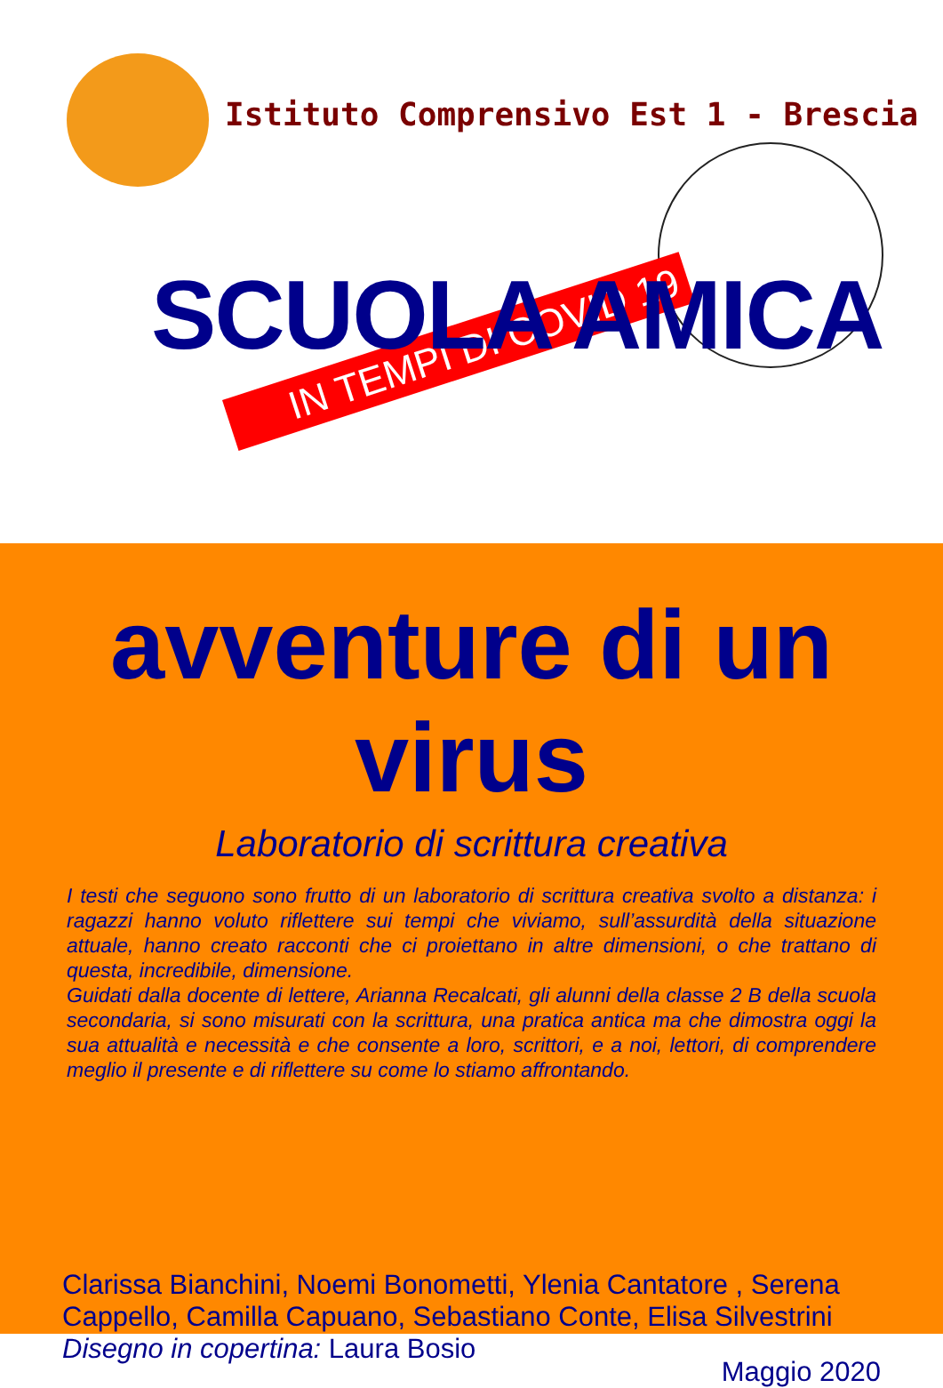Istituto Comprensivo Est 1 - Brescia
IN TEMPI DI COVID 19
SCUOLA AMICA
avventure di un virus
Laboratorio di scrittura creativa
I testi che seguono sono frutto di un laboratorio di scrittura creativa svolto a distanza: i ragazzi hanno voluto riflettere sui tempi che viviamo, sull’assurdità della situazione attuale, hanno creato racconti che ci proiettano in altre dimensioni, o che trattano di questa, incredibile, dimensione.
Guidati dalla docente di lettere, Arianna Recalcati, gli alunni della classe 2 B della scuola secondaria, si sono misurati con la scrittura, una pratica antica ma che dimostra oggi la sua attualità e necessità e che consente a loro, scrittori, e a noi, lettori, di comprendere meglio il presente e di riflettere su come lo stiamo affrontando.
Clarissa Bianchini, Noemi Bonometti, Ylenia Cantatore , Serena Cappello, Camilla Capuano, Sebastiano Conte, Elisa Silvestrini
Disegno in copertina: Laura Bosio
Maggio 2020